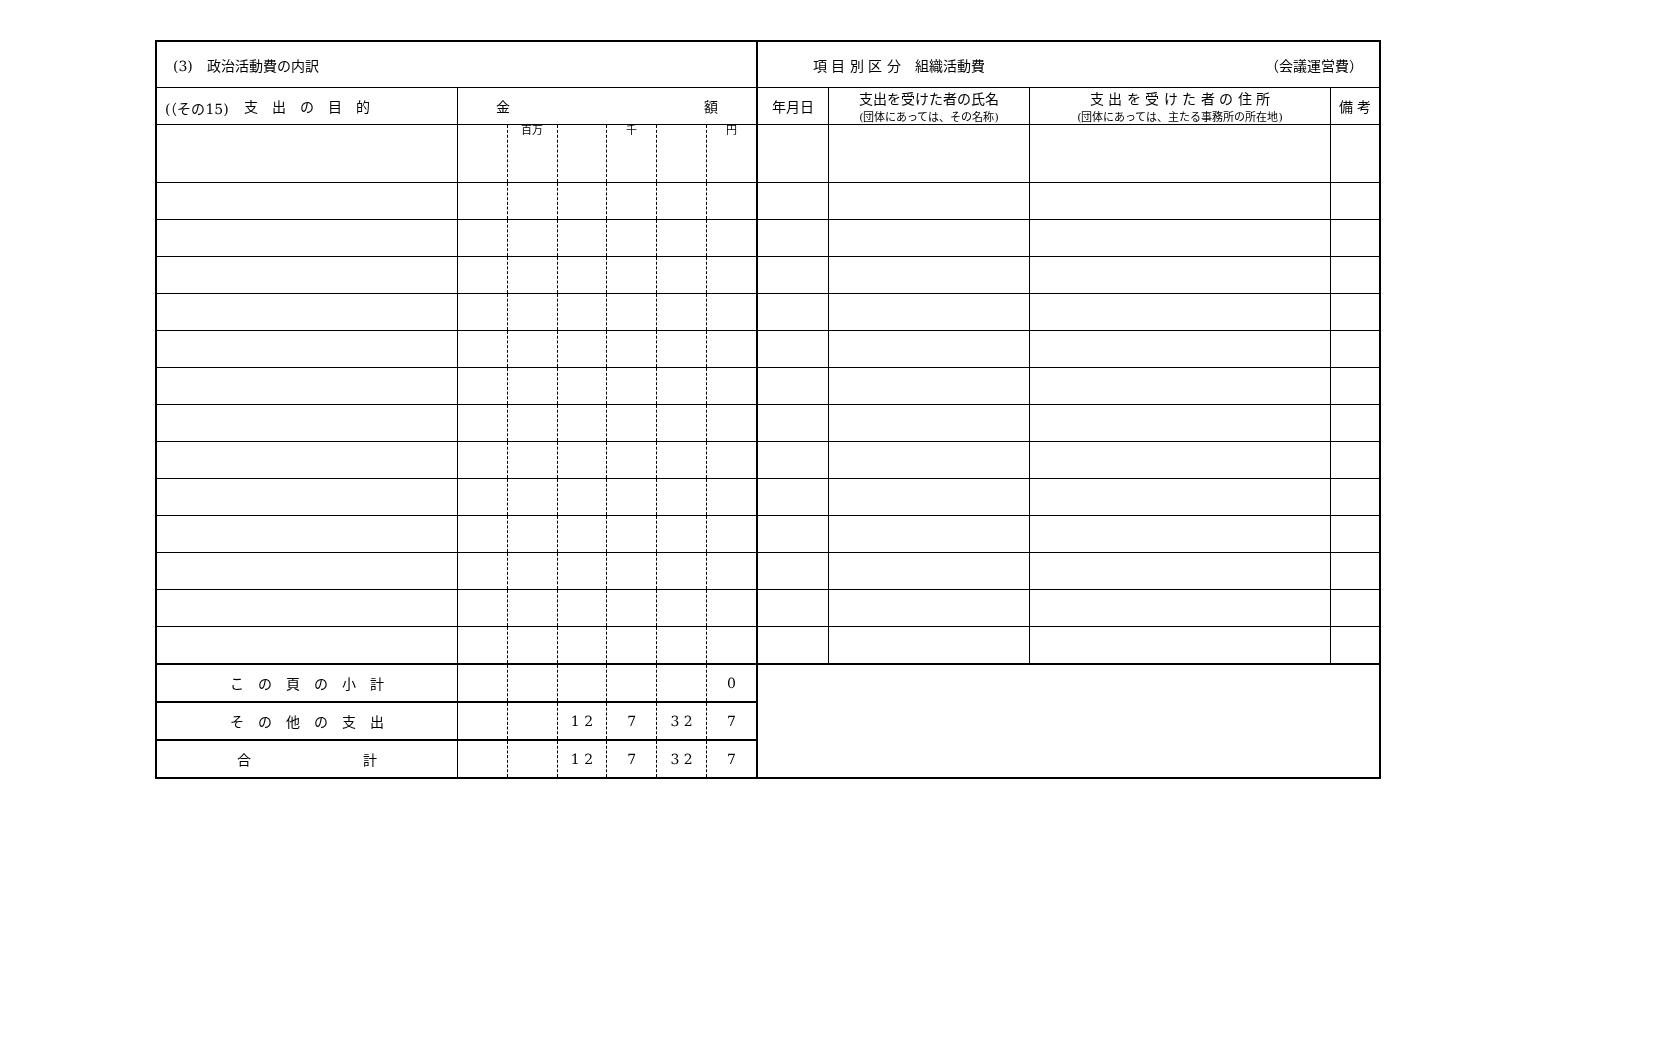(（その15)
| (3) 政治活動費の内訳 | | | | | | | 項 目 別 区 分 組織活動費 （会議運営費） | | | |
| 支 出 の 目 的 | 金 額 | | | | | | 年月日 | 支出を受けた者の氏名 (団体にあっては、その名称) | 支 出 を 受 け た 者 の 住 所 (団体にあっては、主たる事務所の所在地) | 備 考 |
| | | 百万 | | 千 | | 円 | | | | |
| こ の 頁 の 小 計 | | | | | | 0 | | | | |
| そ の 他 の 支 出 | | | 1 2 | 7 | 3 2 | 7 | | | | |
| 合 計 | | | 1 2 | 7 | 3 2 | 7 | | | | |